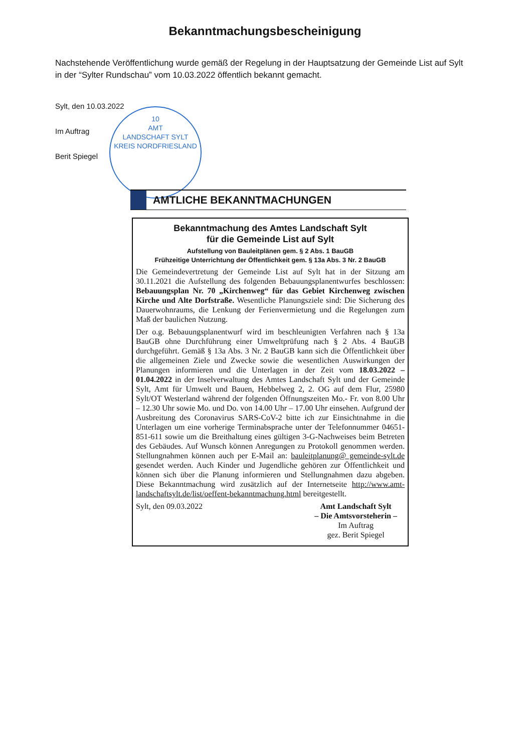Bekanntmachungsbescheinigung
Nachstehende Veröffentlichung wurde gemäß der Regelung in der Hauptsatzung der Gemeinde List auf Sylt in der “Sylter Rundschau” vom 10.03.2022 öffentlich bekannt gemacht.
Sylt, den 10.03.2022
Im Auftrag
Berit Spiegel
10
AMT
LANDSCHAFT SYLT
KREIS NORDFRIESLAND
AMTLICHE BEKANNTMACHUNGEN
Bekanntmachung des Amtes Landschaft Sylt
für die Gemeinde List auf Sylt
Aufstellung von Bauleitplänen gem. § 2 Abs. 1 BauGB
Frühzeitige Unterrichtung der Öffentlichkeit gem. § 13a Abs. 3 Nr. 2 BauGB
Die Gemeindevertretung der Gemeinde List auf Sylt hat in der Sitzung am 30.11.2021 die Aufstellung des folgenden Bebauungsplanentwurfes beschlossen: Bebauungsplan Nr. 70 „Kirchenweg“ für das Gebiet Kirchenweg zwischen Kirche und Alte Dorfstraße. Wesentliche Planungsziele sind: Die Sicherung des Dauerwohnraums, die Lenkung der Ferienvermietung und die Regelungen zum Maß der baulichen Nutzung.
Der o.g. Bebauungsplanentwurf wird im beschleunigten Verfahren nach § 13a BauGB ohne Durchführung einer Umweltprüfung nach § 2 Abs. 4 BauGB durchgeführt. Gemäß § 13a Abs. 3 Nr. 2 BauGB kann sich die Öffentlichkeit über die allgemeinen Ziele und Zwecke sowie die wesentlichen Auswirkungen der Planungen informieren und die Unterlagen in der Zeit vom 18.03.2022 – 01.04.2022 in der Inselverwaltung des Amtes Landschaft Sylt und der Gemeinde Sylt, Amt für Umwelt und Bauen, Hebbelweg 2, 2. OG auf dem Flur, 25980 Sylt/OT Westerland während der folgenden Öffnungszeiten Mo.- Fr. von 8.00 Uhr – 12.30 Uhr sowie Mo. und Do. von 14.00 Uhr – 17.00 Uhr einsehen. Aufgrund der Ausbreitung des Coronavirus SARS-CoV-2 bitte ich zur Einsichtnahme in die Unterlagen um eine vorherige Terminabsprache unter der Telefonnummer 04651-851-611 sowie um die Breithaltung eines gültigen 3-G-Nachweises beim Betreten des Gebäudes. Auf Wunsch können Anregungen zu Protokoll genommen werden. Stellungnahmen können auch per E-Mail an: bauleitplanung@ gemeinde-sylt.de gesendet werden. Auch Kinder und Jugendliche gehören zur Öffentlichkeit und können sich über die Planung informieren und Stellungnahmen dazu abgeben. Diese Bekanntmachung wird zusätzlich auf der Internetseite http://www.amt-landschaftsylt.de/list/oeffent-bekanntmachung.html bereitgestellt.
Sylt, den 09.03.2022 Amt Landschaft Sylt
– Die Amtsvorsteherin –
Im Auftrag
gez. Berit Spiegel